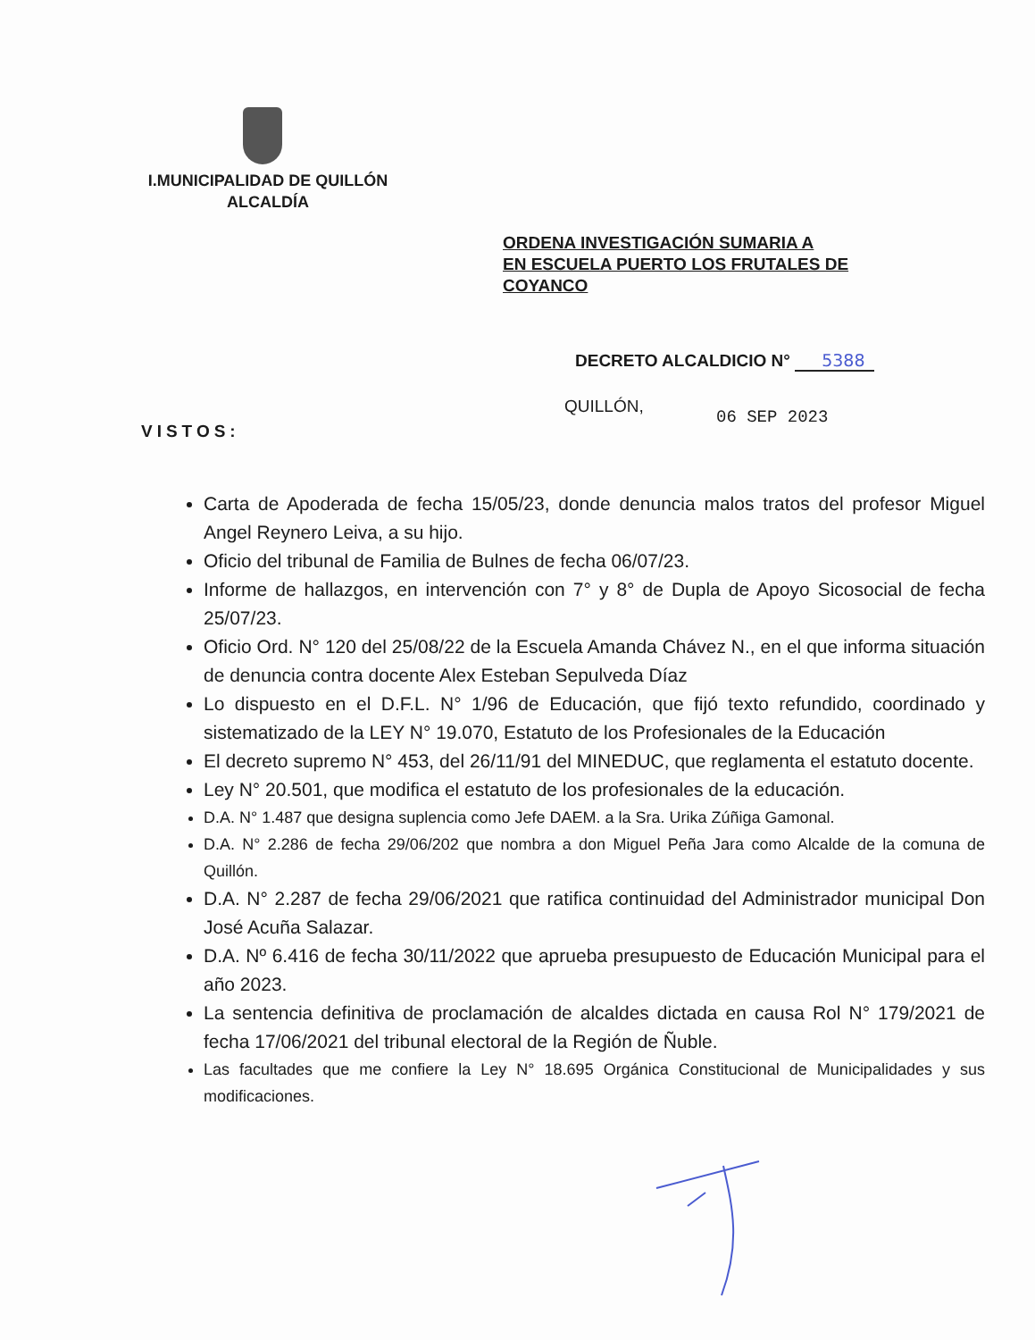I.MUNICIPALIDAD DE QUILLÓN
ALCALDÍA
ORDENA INVESTIGACIÓN SUMARIA A
EN ESCUELA PUERTO LOS FRUTALES DE
COYANCO
DECRETO ALCALDICIO N° 5388
QUILLÓN,
06 SEP 2023
VISTOS:
Carta de Apoderada de fecha 15/05/23, donde denuncia malos tratos del profesor Miguel Angel Reynero Leiva, a su hijo.
Oficio del tribunal de Familia de Bulnes de fecha 06/07/23.
Informe de hallazgos, en intervención con 7° y 8° de Dupla de Apoyo Sicosocial de fecha 25/07/23.
Oficio Ord. N° 120 del 25/08/22 de la Escuela Amanda Chávez N., en el que informa situación de denuncia contra docente Alex Esteban Sepulveda Díaz
Lo dispuesto en el D.F.L. N° 1/96 de Educación, que fijó texto refundido, coordinado y sistematizado de la LEY N° 19.070, Estatuto de los Profesionales de la Educación
El decreto supremo N° 453, del 26/11/91 del MINEDUC, que reglamenta el estatuto docente.
Ley N° 20.501, que modifica el estatuto de los profesionales de la educación.
D.A. N° 1.487 que designa suplencia como Jefe DAEM. a la Sra. Urika Zúñiga Gamonal.
D.A. N° 2.286 de fecha 29/06/202 que nombra a don Miguel Peña Jara como Alcalde de la comuna de Quillón.
D.A. N° 2.287 de fecha 29/06/2021 que ratifica continuidad del Administrador municipal Don José Acuña Salazar.
D.A. Nº 6.416 de fecha 30/11/2022 que aprueba presupuesto de Educación Municipal para el año 2023.
La sentencia definitiva de proclamación de alcaldes dictada en causa Rol N° 179/2021 de fecha 17/06/2021 del tribunal electoral de la Región de Ñuble.
Las facultades que me confiere la Ley N° 18.695 Orgánica Constitucional de Municipalidades y sus modificaciones.